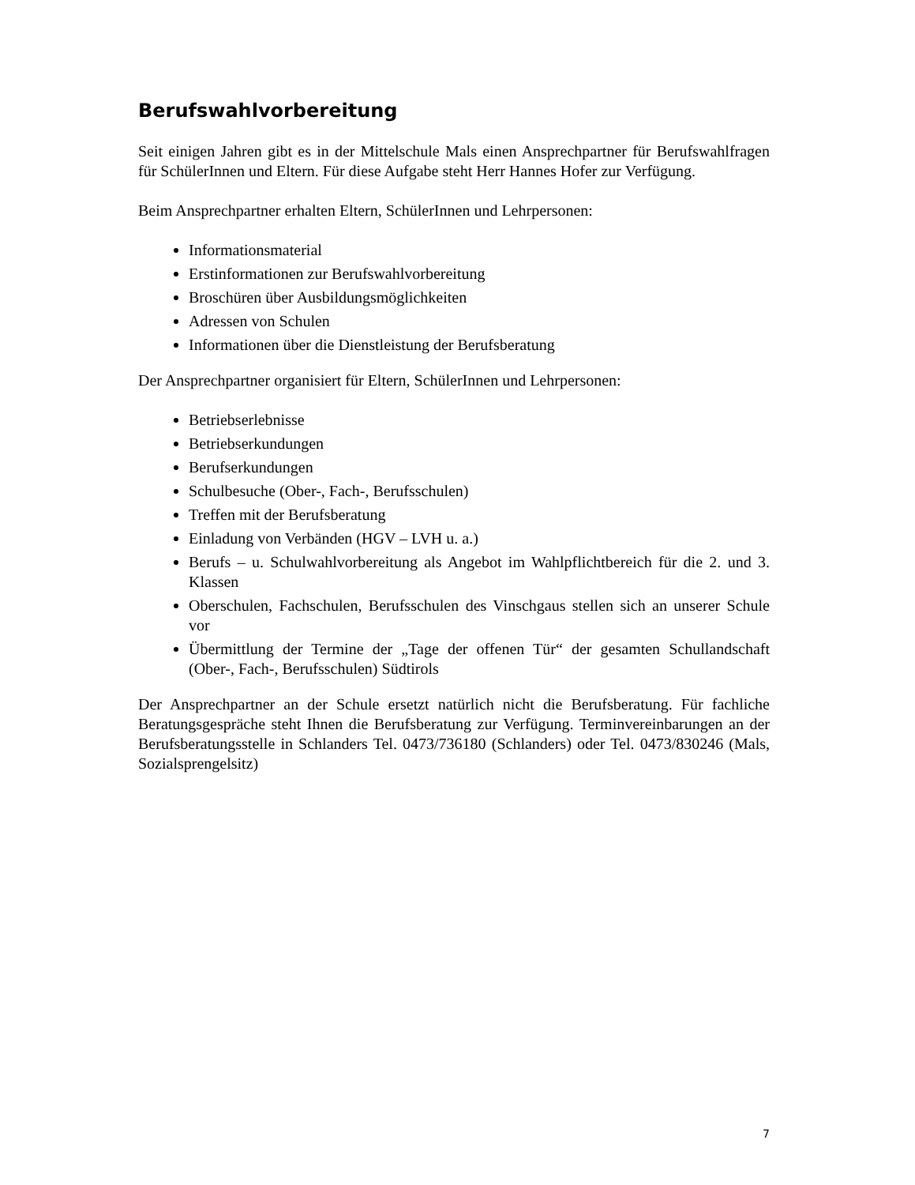Berufswahlvorbereitung
Seit einigen Jahren gibt es in der Mittelschule Mals einen Ansprechpartner für Berufswahlfragen für SchülerInnen und Eltern. Für diese Aufgabe steht Herr Hannes Hofer zur Verfügung.
Beim Ansprechpartner erhalten Eltern, SchülerInnen und Lehrpersonen:
Informationsmaterial
Erstinformationen zur Berufswahlvorbereitung
Broschüren über Ausbildungsmöglichkeiten
Adressen von Schulen
Informationen über die Dienstleistung der Berufsberatung
Der Ansprechpartner organisiert für Eltern, SchülerInnen und Lehrpersonen:
Betriebserlebnisse
Betriebserkundungen
Berufserkundungen
Schulbesuche (Ober-, Fach-, Berufsschulen)
Treffen mit der Berufsberatung
Einladung von Verbänden (HGV – LVH u. a.)
Berufs – u. Schulwahlvorbereitung als Angebot im Wahlpflichtbereich für die 2. und 3. Klassen
Oberschulen, Fachschulen, Berufsschulen des Vinschgaus stellen sich an unserer Schule vor
Übermittlung der Termine der „Tage der offenen Tür“ der gesamten Schullandschaft (Ober-, Fach-, Berufsschulen) Südtirols
Der Ansprechpartner an der Schule ersetzt natürlich nicht die Berufsberatung. Für fachliche Beratungsgespräche steht Ihnen die Berufsberatung zur Verfügung. Terminvereinbarungen an der Berufsberatungsstelle in Schlanders Tel. 0473/736180 (Schlanders) oder Tel. 0473/830246 (Mals, Sozialsprengelsitz)
7